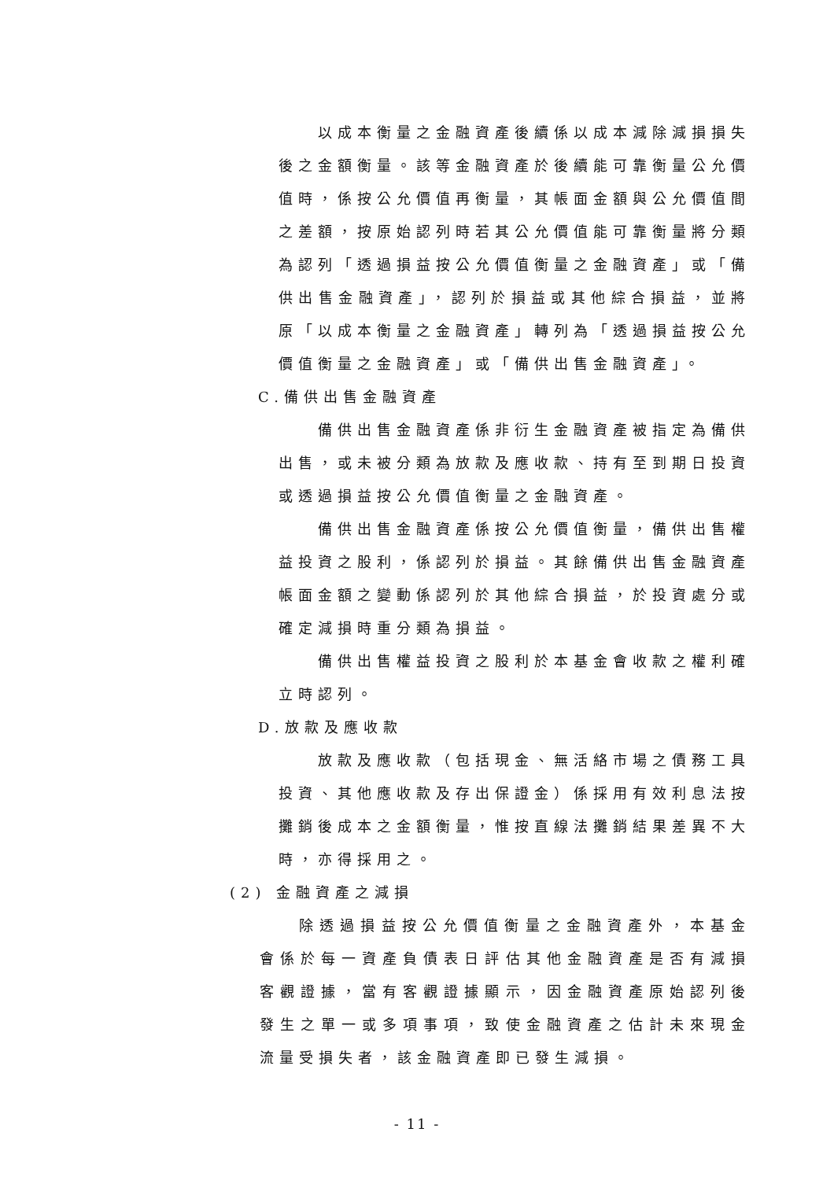以成本衡量之金融資產後續係以成本減除減損損失後之金額衡量。該等金融資產於後續能可靠衡量公允價值時，係按公允價值再衡量，其帳面金額與公允價值間之差額，按原始認列時若其公允價值能可靠衡量將分類為認列「透過損益按公允價值衡量之金融資產」或「備供出售金融資產」，認列於損益或其他綜合損益，並將原「以成本衡量之金融資產」轉列為「透過損益按公允價值衡量之金融資產」或「備供出售金融資產」。
C.備供出售金融資產
備供出售金融資產係非衍生金融資產被指定為備供出售，或未被分類為放款及應收款、持有至到期日投資或透過損益按公允價值衡量之金融資產。
備供出售金融資產係按公允價值衡量，備供出售權益投資之股利，係認列於損益。其餘備供出售金融資產帳面金額之變動係認列於其他綜合損益，於投資處分或確定減損時重分類為損益。
備供出售權益投資之股利於本基金會收款之權利確立時認列。
D.放款及應收款
放款及應收款（包括現金、無活絡市場之債務工具投資、其他應收款及存出保證金）係採用有效利息法按攤銷後成本之金額衡量，惟按直線法攤銷結果差異不大時，亦得採用之。
(2) 金融資產之減損
除透過損益按公允價值衡量之金融資產外，本基金會係於每一資產負債表日評估其他金融資產是否有減損客觀證據，當有客觀證據顯示，因金融資產原始認列後發生之單一或多項事項，致使金融資產之估計未來現金流量受損失者，該金融資產即已發生減損。
- 11 -